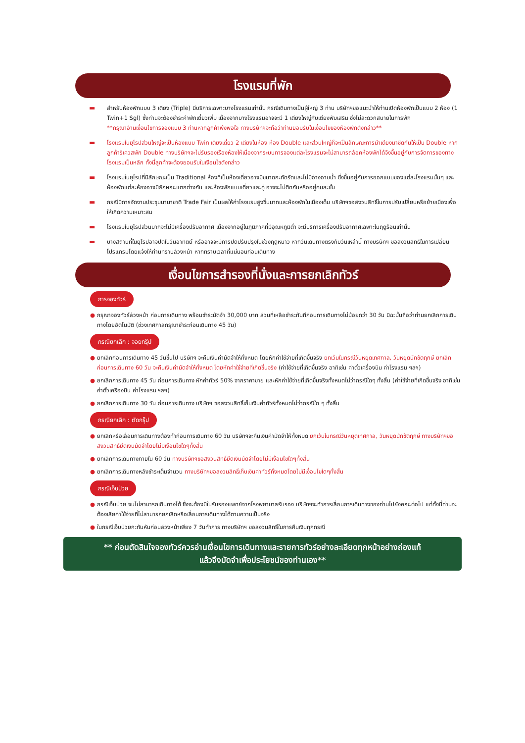โรงแรมที่พัก
▬ สำหรับห้องพักแบบ 3 เตียง (Triple) มีบริการเฉพาะบางโรงแรมเท่านั้น กรณีเดินทางเป็นผู้ใหญ่ 3 ท่าน บริษัทฯขอแนะนำให้ท่านเปิดห้องพักเป็นแบบ 2 ห้อง (1 Twin+1 Sgl) ซึ่งท่านจะต้องชำระค่าพักเดี่ยวเพิ่ม เนื่องจากบางโรงแรมอาจจะมี 1 เตียงใหญ่กับเตียงพับเสริม ซึ่งไม่สะดวกสบายในการพัก
**กรุณาอ่านเงื่อนไขการจองแบบ 3 ท่านหากลูกค้าพึงพอใจ ทางบริษัทฯจะถือว่าท่านยอมรับในเงื่อนไขของห้องพักดังกล่าว**
▬ โรงแรมในยุโรปส่วนใหญ่จะเป็นห้องแบบ Twin เตียงเดี่ยว 2 เตียงในห้อง ห้อง Double และส่วนใหญ่ก็จะเป็นลักษณะการนำเตียงมาชิดกันให้เป็น Double หากลูกค้ารีเควสพัก Double ทางบริษัทฯจะไม่รับรองเรื่องห้องให้เนื่องจากระบบการจองแต่ละโรงแรมจะไม่สามารถล้อคห้องพักได้จึงขึ้นอยู่กับการจัดการของทางโรงแรมเป็นหลัก ทั้งนี้ลูกค้าจะต้องยอมรับในเงื่อนไขดังกล่าว
▬ โรงแรมในยุโรปที่มีลักษณะเป็น Traditional ห้องที่เป็นห้องเดี่ยวอาจมีขนาดกะทัดรัดและไม่มีอ่างอาบน้ำ ซึ่งขึ้นอยู่กับการออกแบบของแต่ละโรงแรมนั้นๆ และห้องพักแต่ละห้องอาจมีลักษณะแตกต่างกัน และห้องพักแบบเดี่ยวและคู่ อาจจะไม่ติดกันหรืออยู่คนละชั้น
▬ กรณีมีการจัดงานประชุมนานาชาติ Trade Fair เป็นผลให้ค่าโรงแรมสูงขึ้นมากและห้องพักในเมืองเต็ม บริษัทฯขอสงวนสิทธิ์ในการปรับเปลี่ยนหรือย้ายเมืองเพื่อให้เกิดความเหมาะสม
▬ โรงแรมในยุโรปส่วนมากจะไม่มีเครื่องปรับอากาศ เนื่องจากอยู่ในภูมิภาคที่มีอุณหภูมิต่ำ จะมีบริการเครื่องปรับอากาศเฉพาะในฤดูร้อนเท่านั้น
▬ บางสถานที่ในยุโรปอาจปิดในวันอาทิตย์ หรืออาจจะมีการปิดปรับปรุงในช่วงฤดูหนาว หากวันเดินทางตรงกับวันเหล่านี้ ทางบริษัทฯ ขอสงวนสิทธิ์ในการเปลี่ยนโปรแกรมโดยแจ้งให้ท่านทราบล่วงหน้า หากทราบเวลาที่แน่นอนก่อนเดินทาง
เงื่อนไขการสำรองที่นั่งและการยกเลิกทัวร์
การจองทัวร์
● กรุณาจองทัวร์ล่วงหน้า ก่อนการเดินทาง พร้อมชำระมัดจำ 30,000 บาท ส่วนที่เหลือชำระทันทีก่อนการเดินทางไม่น้อยกว่า 30 วัน มิฉะนั้นถือว่าท่านยกเลิกการเดินทางโดยอัตโนมัติ (ช่วงเทศกาลกรุณาชำระก่อนเดินทาง 45 วัน)
กรณียกเลิก : จอยกรุ๊ป
● ยกเลิกก่อนการเดินทาง 45 วันขึ้นไป บริษัทฯ จะคืนเงินค่ามัดจำให้ทั้งหมด โดยหักค่าใช้จ่ายที่เกิดขึ้นจริง ยกเว้นในกรณีวันหยุดเทศกาล, วันหยุดนักขัตฤกษ์ ยกเลิกก่อนการเดินทาง 60 วัน จะคืนเงินค่ามัดจำให้ทั้งหมด โดยหักค่าใช้จ่ายที่เกิดขึ้นจริง (ค่าใช้จ่ายที่เกิดขึ้นจริง อาทิเช่น ค่าตั๋วเครื่องบิน ค่าโรงแรม ฯลฯ)
● ยกเลิกการเดินทาง 45 วัน ก่อนการเดินทาง หักค่าทัวร์ 50% จากราคาขาย และหักค่าใช้จ่ายที่เกิดขึ้นจริงทั้งหมดไม่ว่ากรณีใดๆ ทั้งสิ้น (ค่าใช้จ่ายที่เกิดขึ้นจริง อาทิเช่น ค่าตั๋วเครื่องบิน ค่าโรงแรม ฯลฯ)
● ยกเลิกการเดินทาง 30 วัน ก่อนการเดินทาง บริษัทฯ ขอสงวนสิทธิ์เก็บเงินค่าทัวร์ทั้งหมดไม่ว่ากรณีใด ๆ ทั้งสิ้น
กรณียกเลิก : ตัดกรุ๊ป
● ยกเลิกหรือเลื่อนการเดินทางต้องทำก่อนการเดินทาง 60 วัน บริษัทฯจะคืนเงินค่ามัดจำให้ทั้งหมด ยกเว้นในกรณีวันหยุดเทศกาล, วันหยุดนักขัตฤกษ์ ทางบริษัทฯขอสงวนสิทธิ์ยึดเงินมัดจำโดยไม่มีเงื่อนไขใดๆทั้งสิ้น
● ยกเลิกการเดินทางภายใน 60 วัน ทางบริษัทฯขอสงวนสิทธิ์ยึดเงินมัดจำโดยไม่มีเงื่อนไขใดๆทั้งสิ้น
● ยกเลิกการเดินทางหลังชำระเต็มจำนวน ทางบริษัทฯขอสงวนสิทธิ์เก็บเงินค่าทัวร์ทั้งหมดโดยไม่มีเงื่อนไขใดๆทั้งสิ้น
กรณีเจ็บป่วย
● กรณีเจ็บป่วย จนไม่สามารถเดินทางได้ ซึ่งจะต้องมีใบรับรองแพทย์จากโรงพยาบาลรับรอง บริษัทฯจะทำการเลื่อนการเดินทางของท่านไปยังคณะต่อไป แต่ทั้งนี้ท่านจะต้องเสียค่าใช้จ่ายที่ไม่สามารถยกเลิกหรือเลื่อนการเดินทางได้ตามความเป็นจริง
● ในกรณีเจ็บป่วยกะทันหันก่อนล่วงหน้าเพียง 7 วันทำการ ทางบริษัทฯ ขอสงวนสิทธิ์ในการคืนเงินทุกกรณี
** ก่อนตัดสินใจจองทัวร์ควรอ่านเงื่อนไขการเดินทางและรายการทัวร์อย่างละเอียดทุกหน้าอย่างถ่องแท้
แล้วจึงมัดจำเพื่อประโยชน์ของท่านเอง**